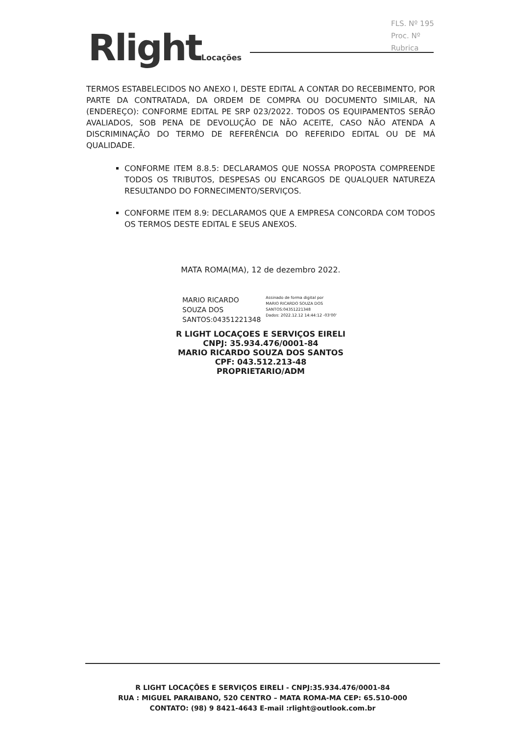FLS. Nº 195
Proc. Nº
Rubrica
RlightLocações
TERMOS ESTABELECIDOS NO ANEXO I, DESTE EDITAL A CONTAR DO RECEBIMENTO, POR PARTE DA CONTRATADA, DA ORDEM DE COMPRA OU DOCUMENTO SIMILAR, NA (ENDEREÇO): CONFORME EDITAL PE SRP 023/2022. TODOS OS EQUIPAMENTOS SERÃO AVALIADOS, SOB PENA DE DEVOLUÇÃO DE NÃO ACEITE, CASO NÃO ATENDA A DISCRIMINAÇÃO DO TERMO DE REFERÊNCIA DO REFERIDO EDITAL OU DE MÁ QUALIDADE.
CONFORME ITEM 8.8.5: DECLARAMOS QUE NOSSA PROPOSTA COMPREENDE TODOS OS TRIBUTOS, DESPESAS OU ENCARGOS DE QUALQUER NATUREZA RESULTANDO DO FORNECIMENTO/SERVIÇOS.
CONFORME ITEM 8.9: DECLARAMOS QUE A EMPRESA CONCORDA COM TODOS OS TERMOS DESTE EDITAL E SEUS ANEXOS.
MATA ROMA(MA), 12 de dezembro 2022.
MARIO RICARDO
SOUZA DOS
SANTOS:04351221348
Assinado de forma digital por
MARIO RICARDO SOUZA DOS
SANTOS:04351221348
Dados: 2022.12.12 14:44:12 -03'00'
R LIGHT LOCAÇOES E SERVIÇOS EIRELI
CNPJ: 35.934.476/0001-84
MARIO RICARDO SOUZA DOS SANTOS
CPF: 043.512.213-48
PROPRIETARIO/ADM
R LIGHT LOCAÇÕES E SERVIÇOS EIRELI - CNPJ:35.934.476/0001-84
RUA : MIGUEL PARAIBANO, 520 CENTRO – MATA ROMA-MA CEP: 65.510-000
CONTATO: (98) 9 8421-4643 E-mail :rlight@outlook.com.br